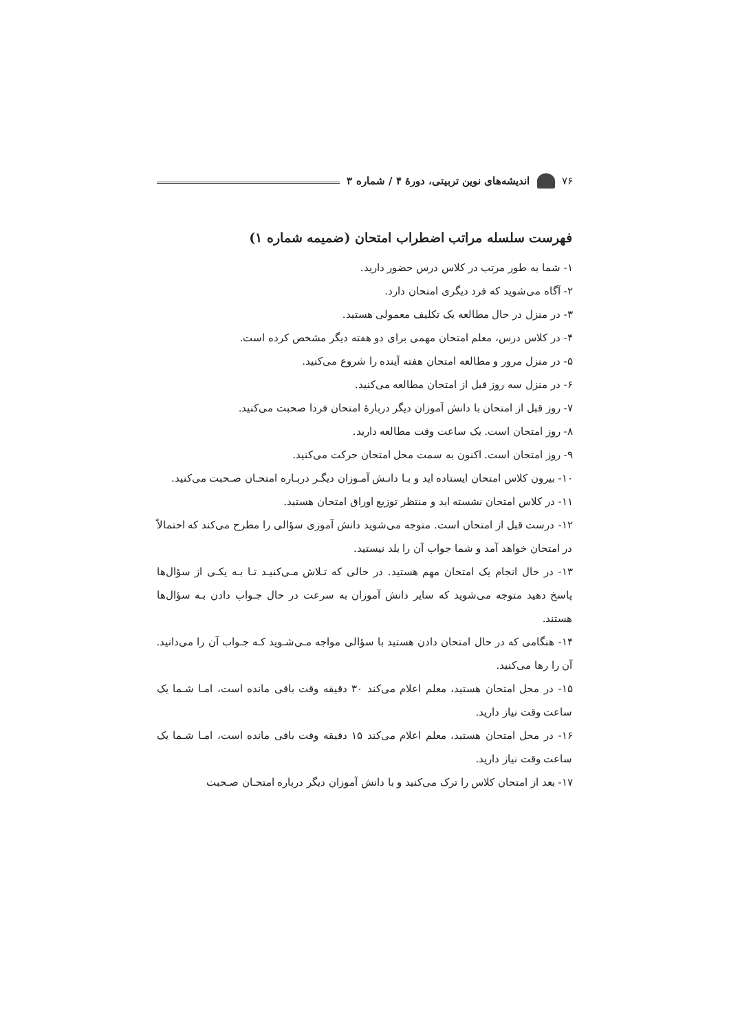۷۶ اندیشه‌های نوین تربیتی، دورهٔ ۴ / شماره ۳
فهرست سلسله مراتب اضطراب امتحان (ضمیمه شماره ۱)
۱- شما به طور مرتب در کلاس درس حضور دارید.
۲- آگاه می‌شوید که فرد دیگری امتحان دارد.
۳- در منزل در حال مطالعه یک تکلیف معمولی هستید.
۴- در کلاس درس، معلم امتحان مهمی برای دو هفته دیگر مشخص کرده است.
۵- در منزل مرور و مطالعه امتحان هفته آینده را شروع می‌کنید.
۶- در منزل سه روز قبل از امتحان مطالعه می‌کنید.
۷- روز قبل از امتحان با دانش آموزان دیگر دربارهٔ امتحان فردا صحبت می‌کنید.
۸- روز امتحان است. یک ساعت وقت مطالعه دارید.
۹- روز امتحان است. اکنون به سمت محل امتحان حرکت می‌کنید.
۱۰- بیرون کلاس امتحان ایستاده اید و بـا دانـش آمـوزان دیگـر دربـاره امتحـان صـحبت می‌کنید.
۱۱- در کلاس امتحان نشسته اید و منتظر توزیع اوراق امتحان هستید.
۱۲- درست قبل از امتحان است. متوجه می‌شوید دانش آموزی سؤالی را مطرح می‌کند که احتمالاً در امتحان خواهد آمد و شما جواب آن را بلد نیستید.
۱۳- در حال انجام یک امتحان مهم هستید. در حالی که تـلاش مـی‌کنیـد تـا بـه یکـی از سؤال‌ها پاسخ دهید متوجه می‌شوید که سایر دانش آموزان به سرعت در حال جـواب دادن بـه سؤال‌ها هستند.
۱۴- هنگامی که در حال امتحان دادن هستید با سؤالی مواجه مـی‌شـوید کـه جـواب آن را می‌دانید. آن را رها می‌کنید.
۱۵- در محل امتحان هستید، معلم اعلام می‌کند ۳۰ دقیقه وقت باقی مانده است، امـا شـما یک ساعت وقت نیاز دارید.
۱۶- در محل امتحان هستید، معلم اعلام می‌کند ۱۵ دقیقه وقت باقی مانده است، امـا شـما یک ساعت وقت نیاز دارید.
۱۷- بعد از امتحان کلاس را ترک می‌کنید و با دانش آموزان دیگر درباره امتحـان صـحبت